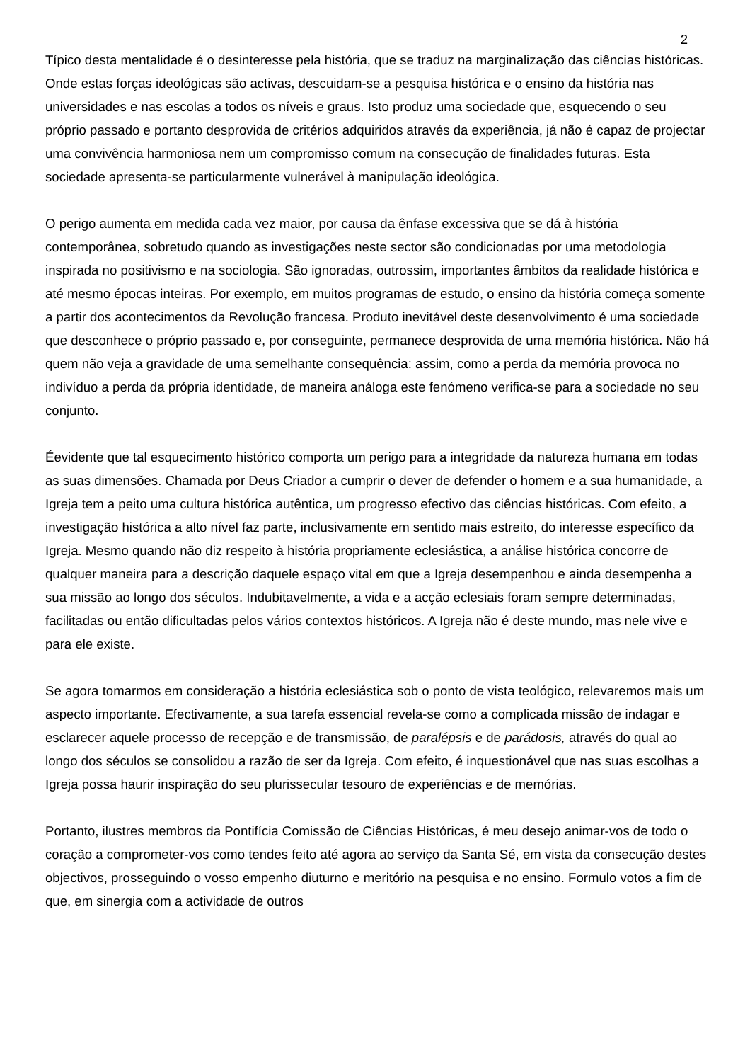2
Típico desta mentalidade é o desinteresse pela história, que se traduz na marginalização das ciências históricas. Onde estas forças ideológicas são activas, descuidam-se a pesquisa histórica e o ensino da história nas universidades e nas escolas a todos os níveis e graus. Isto produz uma sociedade que, esquecendo o seu próprio passado e portanto desprovida de critérios adquiridos através da experiência, já não é capaz de projectar uma convivência harmoniosa nem um compromisso comum na consecução de finalidades futuras. Esta sociedade apresenta-se particularmente vulnerável à manipulação ideológica.
O perigo aumenta em medida cada vez maior, por causa da ênfase excessiva que se dá à história contemporânea, sobretudo quando as investigações neste sector são condicionadas por uma metodologia inspirada no positivismo e na sociologia. São ignoradas, outrossim, importantes âmbitos da realidade histórica e até mesmo épocas inteiras. Por exemplo, em muitos programas de estudo, o ensino da história começa somente a partir dos acontecimentos da Revolução francesa. Produto inevitável deste desenvolvimento é uma sociedade que desconhece o próprio passado e, por conseguinte, permanece desprovida de uma memória histórica. Não há quem não veja a gravidade de uma semelhante consequência: assim, como a perda da memória provoca no indivíduo a perda da própria identidade, de maneira análoga este fenómeno verifica-se para a sociedade no seu conjunto.
Éevidente que tal esquecimento histórico comporta um perigo para a integridade da natureza humana em todas as suas dimensões. Chamada por Deus Criador a cumprir o dever de defender o homem e a sua humanidade, a Igreja tem a peito uma cultura histórica autêntica, um progresso efectivo das ciências históricas. Com efeito, a investigação histórica a alto nível faz parte, inclusivamente em sentido mais estreito, do interesse específico da Igreja. Mesmo quando não diz respeito à história propriamente eclesiástica, a análise histórica concorre de qualquer maneira para a descrição daquele espaço vital em que a Igreja desempenhou e ainda desempenha a sua missão ao longo dos séculos. Indubitavelmente, a vida e a acção eclesiais foram sempre determinadas, facilitadas ou então dificultadas pelos vários contextos históricos. A Igreja não é deste mundo, mas nele vive e para ele existe.
Se agora tomarmos em consideração a história eclesiástica sob o ponto de vista teológico, relevaremos mais um aspecto importante. Efectivamente, a sua tarefa essencial revela-se como a complicada missão de indagar e esclarecer aquele processo de recepção e de transmissão, de paralépsis e de parádosis, através do qual ao longo dos séculos se consolidou a razão de ser da Igreja. Com efeito, é inquestionável que nas suas escolhas a Igreja possa haurir inspiração do seu plurissecular tesouro de experiências e de memórias.
Portanto, ilustres membros da Pontifícia Comissão de Ciências Históricas, é meu desejo animar-vos de todo o coração a comprometer-vos como tendes feito até agora ao serviço da Santa Sé, em vista da consecução destes objectivos, prosseguindo o vosso empenho diuturno e meritório na pesquisa e no ensino. Formulo votos a fim de que, em sinergia com a actividade de outros